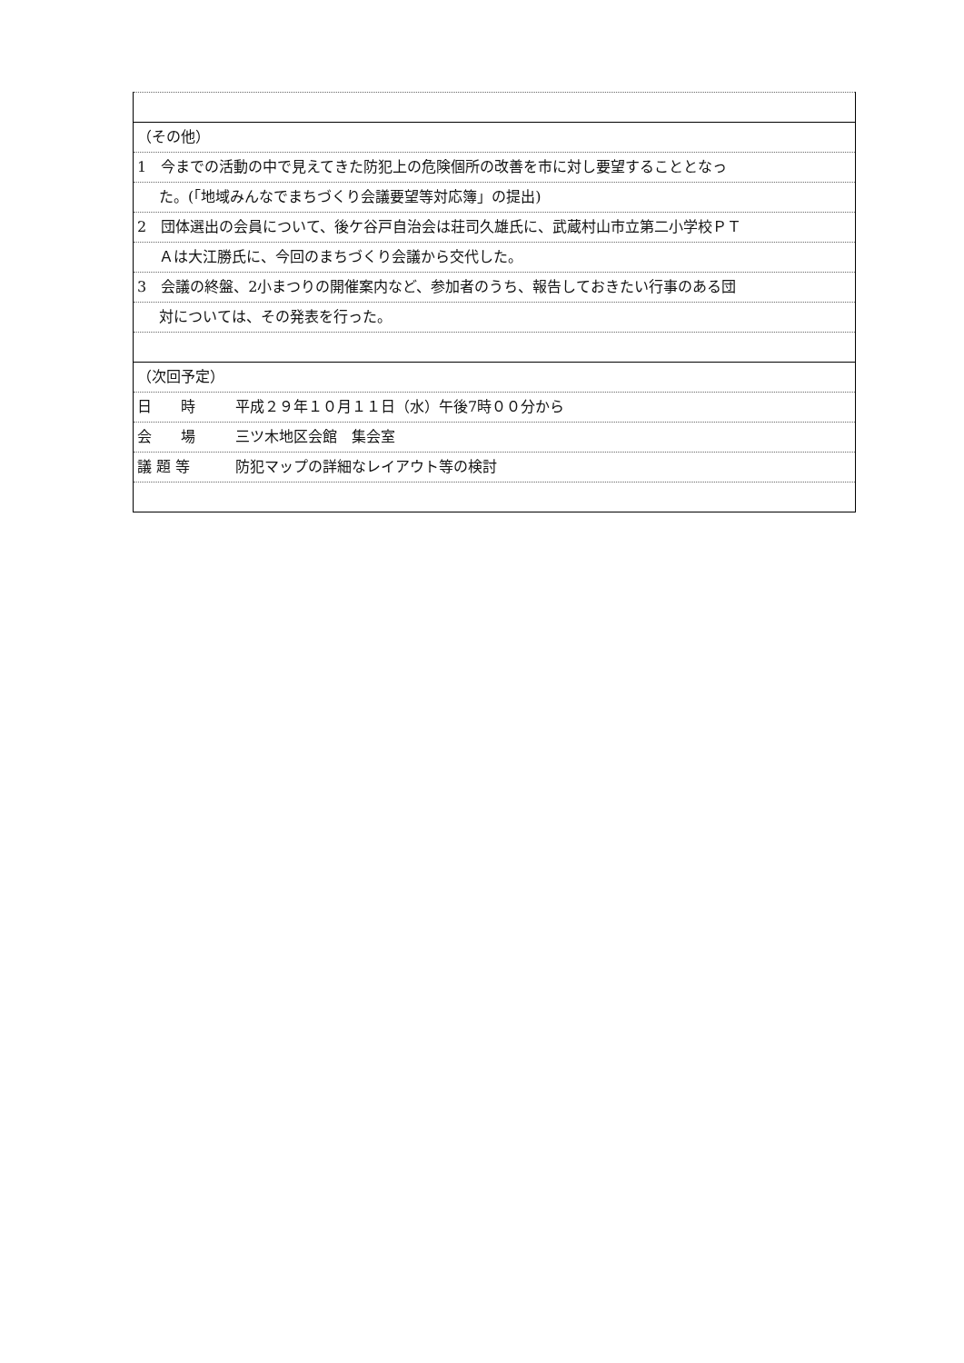（その他）
1　今までの活動の中で見えてきた防犯上の危険個所の改善を市に対し要望することとなっ
た。(｢地域みんなでまちづくり会議要望等対応簿」の提出)
2　団体選出の会員について、後ケ谷戸自治会は荘司久雄氏に、武蔵村山市立第二小学校ＰＴ
Ａは大江勝氏に、今回のまちづくり会議から交代した。
3　会議の終盤、2小まつりの開催案内など、参加者のうち、報告しておきたい行事のある団
対については、その発表を行った。
（次回予定）
日　　時 平成２９年１０月１１日（水）午後7時００分から
会　　場 三ツ木地区会館　集会室
議 題 等 防犯マップの詳細なレイアウト等の検討